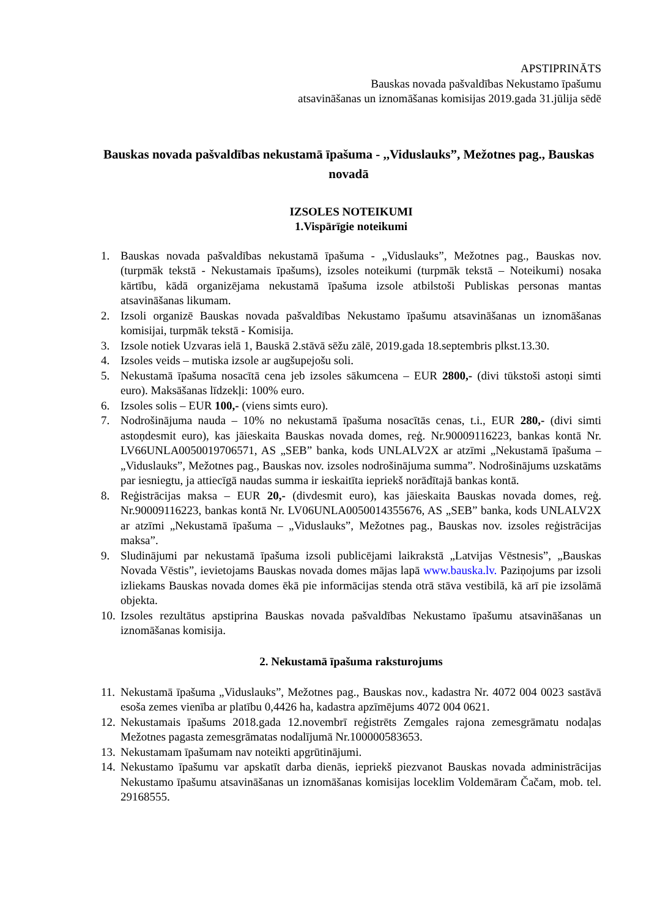APSTIPRINĀTS
Bauskas novada pašvaldības Nekustamo īpašumu
atsavināšanas un iznomāšanas komisijas 2019.gada 31.jūlija sēdē
Bauskas novada pašvaldības nekustamā īpašuma - ,,Viduslauks”, Mežotnes pag., Bauskas novadā
IZSOLES NOTEIKUMI
1.Vispārīgie noteikumi
1. Bauskas novada pašvaldības nekustamā īpašuma - „Viduslauks”, Mežotnes pag., Bauskas nov. (turpmāk tekstā - Nekustamais īpašums), izsoles noteikumi (turpmāk tekstā – Noteikumi) nosaka kārtību, kādā organizējama nekustamā īpašuma izsole atbilstoši Publiskas personas mantas atsavināšanas likumam.
2. Izsoli organizē Bauskas novada pašvaldības Nekustamo īpašumu atsavināšanas un iznomāšanas komisijai, turpmāk tekstā - Komisija.
3. Izsole notiek Uzvaras ielā 1, Bauskā 2.stāvā sēžu zālē, 2019.gada 18.septembris plkst.13.30.
4. Izsoles veids – mutiska izsole ar augšupejošu soli.
5. Nekustamā īpašuma nosacītā cena jeb izsoles sākumcena – EUR 2800,- (divi tūkstoši astoņi simti euro). Maksāšanas līdzekļi: 100% euro.
6. Izsoles solis – EUR 100,- (viens simts euro).
7. Nodrošinājuma nauda – 10% no nekustamā īpašuma nosacītās cenas, t.i., EUR 280,- (divi simti astoņdesmit euro), kas jāieskaita Bauskas novada domes, reģ. Nr.90009116223, bankas kontā Nr. LV66UNLA0050019706571, AS „SEB” banka, kods UNLALV2X ar atzīmi „Nekustamā īpašuma – „Viduslauks”, Mežotnes pag., Bauskas nov. izsoles nodrošinājuma summa”. Nodrošinājums uzskatāms par iesniegtu, ja attiecīgā naudas summa ir ieskaitīta iepriekš norādītajā bankas kontā.
8. Reģistrācijas maksa – EUR 20,- (divdesmit euro), kas jāieskaita Bauskas novada domes, reģ. Nr.90009116223, bankas kontā Nr. LV06UNLA0050014355676, AS „SEB” banka, kods UNLALV2X ar atzīmi „Nekustamā īpašuma – „Viduslauks”, Mežotnes pag., Bauskas nov. izsoles reģistrācijas maksa”.
9. Sludinājumi par nekustamā īpašuma izsoli publicējami laikrakstā „Latvijas Vēstnesis”, „Bauskas Novada Vēstis”, ievietojams Bauskas novada domes mājas lapā www.bauska.lv. Paziņojums par izsoli izliekams Bauskas novada domes ēkā pie informācijas stenda otrā stāva vestibilā, kā arī pie izsolāmā objekta.
10. Izsoles rezultātus apstiprina Bauskas novada pašvaldības Nekustamo īpašumu atsavināšanas un iznomāšanas komisija.
2. Nekustamā īpašuma raksturojums
11. Nekustamā īpašuma „Viduslauks”, Mežotnes pag., Bauskas nov., kadastra Nr. 4072 004 0023 sastāvā esoša zemes vienība ar platību 0,4426 ha, kadastra apzīmējums 4072 004 0621.
12. Nekustamais īpašums 2018.gada 12.novembrī reģistrēts Zemgales rajona zemesgrāmatu nodaļas Mežotnes pagasta zemesgrāmatas nodalījumā Nr.100000583653.
13. Nekustamam īpašumam nav noteikti apgrūtinājumi.
14. Nekustamo īpašumu var apskatīt darba dienās, iepriekš piezvanot Bauskas novada administrācijas Nekustamo īpašumu atsavināšanas un iznomāšanas komisijas loceklim Voldemāram Čačam, mob. tel. 29168555.